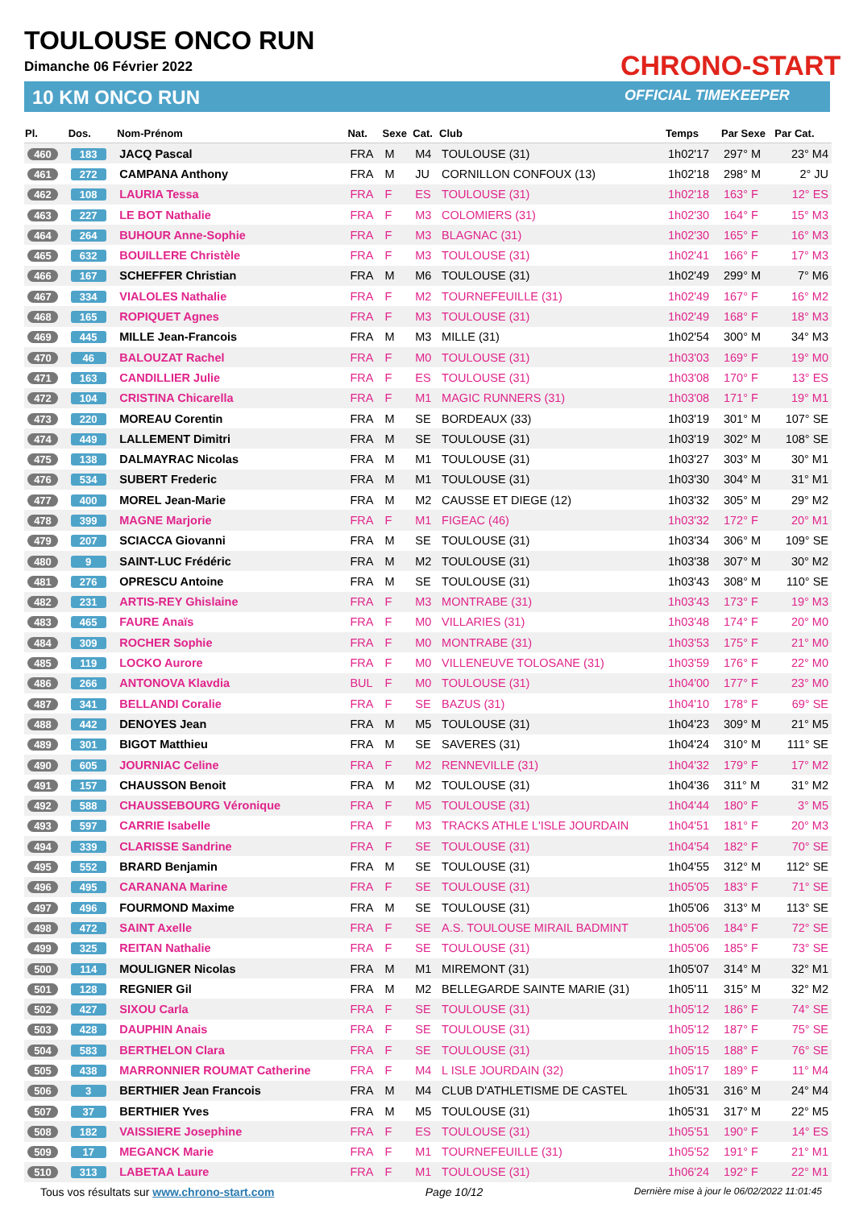TOULOUSE ONCO RUN
Dimanche 06 Février 2022
10 KM ONCO RUN
CHRONO-START
OFFICIAL TIMEKEEPER
| Pl. | Dos. | Nom-Prénom | Nat. | Sexe | Cat. | Club | Temps | Par Sexe | Par Cat. |
| --- | --- | --- | --- | --- | --- | --- | --- | --- | --- |
| 460 | 183 | JACQ Pascal | FRA | M | M4 | TOULOUSE (31) | 1h02'17 | 297° M | 23° M4 |
| 461 | 272 | CAMPANA Anthony | FRA | M | JU | CORNILLON CONFOUX (13) | 1h02'18 | 298° M | 2° JU |
| 462 | 108 | LAURIA Tessa | FRA | F | ES | TOULOUSE (31) | 1h02'18 | 163° F | 12° ES |
| 463 | 227 | LE BOT Nathalie | FRA | F | M3 | COLOMIERS (31) | 1h02'30 | 164° F | 15° M3 |
| 464 | 264 | BUHOUR Anne-Sophie | FRA | F | M3 | BLAGNAC (31) | 1h02'30 | 165° F | 16° M3 |
| 465 | 632 | BOUILLERE Christèle | FRA | F | M3 | TOULOUSE (31) | 1h02'41 | 166° F | 17° M3 |
| 466 | 167 | SCHEFFER Christian | FRA | M | M6 | TOULOUSE (31) | 1h02'49 | 299° M | 7° M6 |
| 467 | 334 | VIALOLES Nathalie | FRA | F | M2 | TOURNEFEUILLE (31) | 1h02'49 | 167° F | 16° M2 |
| 468 | 165 | ROPIQUET Agnes | FRA | F | M3 | TOULOUSE (31) | 1h02'49 | 168° F | 18° M3 |
| 469 | 445 | MILLE Jean-Francois | FRA | M | M3 | MILLE (31) | 1h02'54 | 300° M | 34° M3 |
| 470 | 46 | BALOUZAT Rachel | FRA | F | M0 | TOULOUSE (31) | 1h03'03 | 169° F | 19° M0 |
| 471 | 163 | CANDILLIER Julie | FRA | F | ES | TOULOUSE (31) | 1h03'08 | 170° F | 13° ES |
| 472 | 104 | CRISTINA Chicarella | FRA | F | M1 | MAGIC RUNNERS (31) | 1h03'08 | 171° F | 19° M1 |
| 473 | 220 | MOREAU Corentin | FRA | M | SE | BORDEAUX (33) | 1h03'19 | 301° M | 107° SE |
| 474 | 449 | LALLEMENT Dimitri | FRA | M | SE | TOULOUSE (31) | 1h03'19 | 302° M | 108° SE |
| 475 | 138 | DALMAYRAC Nicolas | FRA | M | M1 | TOULOUSE (31) | 1h03'27 | 303° M | 30° M1 |
| 476 | 534 | SUBERT Frederic | FRA | M | M1 | TOULOUSE (31) | 1h03'30 | 304° M | 31° M1 |
| 477 | 400 | MOREL Jean-Marie | FRA | M | M2 | CAUSSE ET DIEGE (12) | 1h03'32 | 305° M | 29° M2 |
| 478 | 399 | MAGNE Marjorie | FRA | F | M1 | FIGEAC (46) | 1h03'32 | 172° F | 20° M1 |
| 479 | 207 | SCIACCA Giovanni | FRA | M | SE | TOULOUSE (31) | 1h03'34 | 306° M | 109° SE |
| 480 | 9 | SAINT-LUC Frédéric | FRA | M | M2 | TOULOUSE (31) | 1h03'38 | 307° M | 30° M2 |
| 481 | 276 | OPRESCU Antoine | FRA | M | SE | TOULOUSE (31) | 1h03'43 | 308° M | 110° SE |
| 482 | 231 | ARTIS-REY Ghislaine | FRA | F | M3 | MONTRABE (31) | 1h03'43 | 173° F | 19° M3 |
| 483 | 465 | FAURE Anaïs | FRA | F | M0 | VILLARIES (31) | 1h03'48 | 174° F | 20° M0 |
| 484 | 309 | ROCHER Sophie | FRA | F | M0 | MONTRABE (31) | 1h03'53 | 175° F | 21° M0 |
| 485 | 119 | LOCKO Aurore | FRA | F | M0 | VILLENEUVE TOLOSANE (31) | 1h03'59 | 176° F | 22° M0 |
| 486 | 266 | ANTONOVA Klavdia | BUL | F | M0 | TOULOUSE (31) | 1h04'00 | 177° F | 23° M0 |
| 487 | 341 | BELLANDI Coralie | FRA | F | SE | BAZUS (31) | 1h04'10 | 178° F | 69° SE |
| 488 | 442 | DENOYES Jean | FRA | M | M5 | TOULOUSE (31) | 1h04'23 | 309° M | 21° M5 |
| 489 | 301 | BIGOT Matthieu | FRA | M | SE | SAVERES (31) | 1h04'24 | 310° M | 111° SE |
| 490 | 605 | JOURNIAC Celine | FRA | F | M2 | RENNEVILLE (31) | 1h04'32 | 179° F | 17° M2 |
| 491 | 157 | CHAUSSON Benoit | FRA | M | M2 | TOULOUSE (31) | 1h04'36 | 311° M | 31° M2 |
| 492 | 588 | CHAUSSEBOURG Véronique | FRA | F | M5 | TOULOUSE (31) | 1h04'44 | 180° F | 3° M5 |
| 493 | 597 | CARRIE Isabelle | FRA | F | M3 | TRACKS ATHLE L'ISLE JOURDAIN | 1h04'51 | 181° F | 20° M3 |
| 494 | 339 | CLARISSE Sandrine | FRA | F | SE | TOULOUSE (31) | 1h04'54 | 182° F | 70° SE |
| 495 | 552 | BRARD Benjamin | FRA | M | SE | TOULOUSE (31) | 1h04'55 | 312° M | 112° SE |
| 496 | 495 | CARANANA Marine | FRA | F | SE | TOULOUSE (31) | 1h05'05 | 183° F | 71° SE |
| 497 | 496 | FOURMOND Maxime | FRA | M | SE | TOULOUSE (31) | 1h05'06 | 313° M | 113° SE |
| 498 | 472 | SAINT Axelle | FRA | F | SE | A.S. TOULOUSE MIRAIL BADMINT | 1h05'06 | 184° F | 72° SE |
| 499 | 325 | REITAN Nathalie | FRA | F | SE | TOULOUSE (31) | 1h05'06 | 185° F | 73° SE |
| 500 | 114 | MOULIGNER Nicolas | FRA | M | M1 | MIREMONT (31) | 1h05'07 | 314° M | 32° M1 |
| 501 | 128 | REGNIER Gil | FRA | M | M2 | BELLEGARDE SAINTE MARIE (31) | 1h05'11 | 315° M | 32° M2 |
| 502 | 427 | SIXOU Carla | FRA | F | SE | TOULOUSE (31) | 1h05'12 | 186° F | 74° SE |
| 503 | 428 | DAUPHIN Anais | FRA | F | SE | TOULOUSE (31) | 1h05'12 | 187° F | 75° SE |
| 504 | 583 | BERTHELON Clara | FRA | F | SE | TOULOUSE (31) | 1h05'15 | 188° F | 76° SE |
| 505 | 438 | MARRONNIER ROUMAT Catherine | FRA | F | M4 | L ISLE JOURDAIN (32) | 1h05'17 | 189° F | 11° M4 |
| 506 | 3 | BERTHIER Jean Francois | FRA | M | M4 | CLUB D'ATHLETISME DE CASTEL | 1h05'31 | 316° M | 24° M4 |
| 507 | 37 | BERTHIER Yves | FRA | M | M5 | TOULOUSE (31) | 1h05'31 | 317° M | 22° M5 |
| 508 | 182 | VAISSIERE Josephine | FRA | F | ES | TOULOUSE (31) | 1h05'51 | 190° F | 14° ES |
| 509 | 17 | MEGANCK Marie | FRA | F | M1 | TOURNEFEUILLE (31) | 1h05'52 | 191° F | 21° M1 |
| 510 | 313 | LABETAA Laure | FRA | F | M1 | TOULOUSE (31) | 1h06'24 | 192° F | 22° M1 |
Tous vos résultats sur www.chrono-start.com Page 10/12 Dernière mise à jour le 06/02/2022 11:01:45